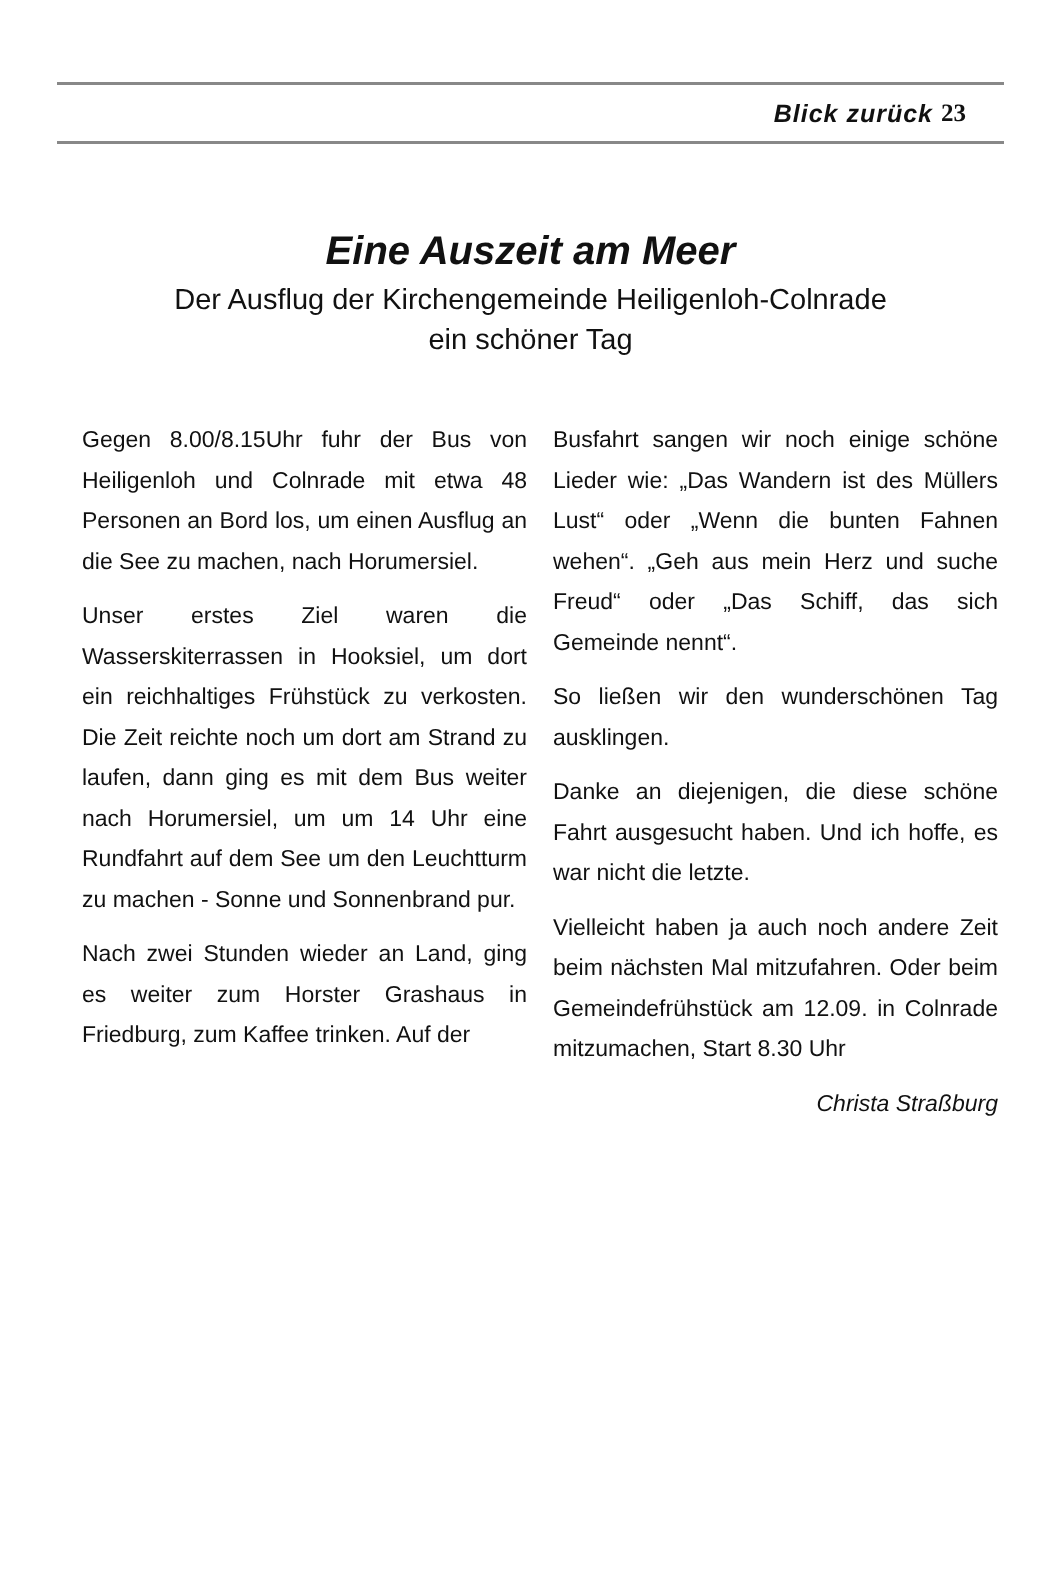Blick zurück 23
Eine Auszeit am Meer
Der Ausflug der Kirchengemeinde Heiligenloh-Colnrade
ein schöner Tag
Gegen 8.00/8.15Uhr fuhr der Bus von Heiligenloh und Colnrade mit etwa 48 Personen an Bord los, um einen Ausflug an die See zu machen, nach Horumersiel.
Unser erstes Ziel waren die Wasserskiterrassen in Hooksiel, um dort ein reichhaltiges Frühstück zu verkosten. Die Zeit reichte noch um dort am Strand zu laufen, dann ging es mit dem Bus weiter nach Horumersiel, um um 14 Uhr eine Rundfahrt auf dem See um den Leuchtturm zu machen - Sonne und Sonnenbrand pur.
Nach zwei Stunden wieder an Land, ging es weiter zum Horster Grashaus in Friedburg, zum Kaffee trinken. Auf der
Busfahrt sangen wir noch einige schöne Lieder wie: „Das Wandern ist des Müllers Lust“ oder „Wenn die bunten Fahnen wehen“. „Geh aus mein Herz und suche Freud“ oder „Das Schiff, das sich Gemeinde nennt“.
So ließen wir den wunderschönen Tag ausklingen.
Danke an diejenigen, die diese schöne Fahrt ausgesucht haben. Und ich hoffe, es war nicht die letzte.
Vielleicht haben ja auch noch andere Zeit beim nächsten Mal mitzufahren. Oder beim Gemeindefrühstück am 12.09. in Colnrade mitzumachen, Start 8.30 Uhr
Christa Straßburg